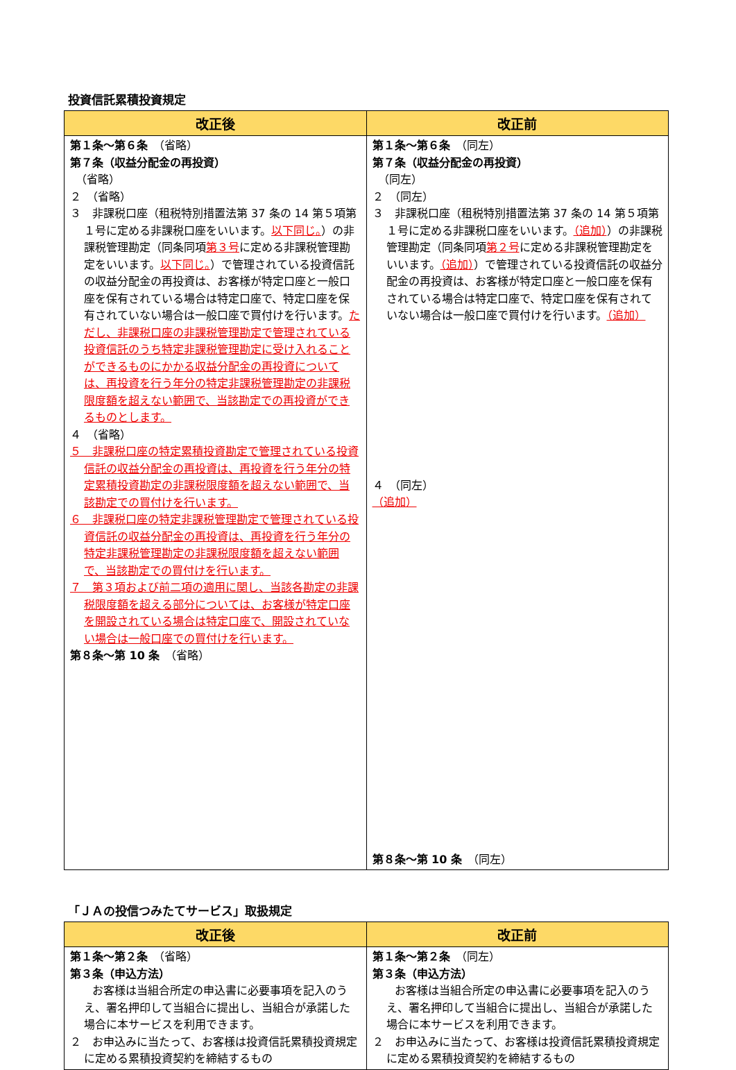投資信託累積投資規定
| 改正後 | 改正前 |
| --- | --- |
| 第１条～第６条 （省略） 第７条（収益分配金の再投資） （省略） ２ （省略） ３ 非課税口座（租税特別措置法第 37 条の 14 第５項第１号に定める非課税口座をいいます。 以下同じ。 ）の非課税管理勘定（同条同項 第３号 に定める非課税管理勘定をいいます。 以下同じ。 ）で管理されている投資信託の収益分配金の再投資は、お客様が特定口座と一般口座を保有されている場合は特定口座で、特定口座を保有されていない場合は一般口座で買付けを行います。 ただし、非課税口座の非課税管理勘定で管理されている投資信託のうち特定非課税管理勘定に受け入れることができるものにかかる収益分配金の再投資については、再投資を行う年分の特定非課税管理勘定の非課税限度額を超えない範囲で、当該勘定での再投資ができるものとします。 ４ （省略） ５ 非課税口座の特定累積投資勘定で管理されている投資信託の収益分配金の再投資は、再投資を行う年分の特定累積投資勘定の非課税限度額を超えない範囲で、当該勘定での買付けを行います。 ６ 非課税口座の特定非課税管理勘定で管理されている投資信託の収益分配金の再投資は、再投資を行う年分の特定非課税管理勘定の非課税限度額を超えない範囲で、当該勘定での買付けを行います。 ７ 第３項および前二項の適用に関し、当該各勘定の非課税限度額を超える部分については、お客様が特定口座を開設されている場合は特定口座で、開設されていない場合は一般口座での買付けを行います。 第８条～第 10 条 （省略） | 第１条～第６条 （同左） 第７条（収益分配金の再投資） （同左） ２ （同左） ３ 非課税口座（租税特別措置法第 37 条の 14 第５項第１号に定める非課税口座をいいます。 （追加） ）の非課税管理勘定（同条同項 第２号 に定める非課税管理勘定をいいます。 （追加） ）で管理されている投資信託の収益分配金の再投資は、お客様が特定口座と一般口座を保有されている場合は特定口座で、特定口座を保有されていない場合は一般口座で買付けを行います。 （追加） ４ （同左） （追加） 第８条～第 10 条 （同左） |
「ＪＡの投信つみたてサービス」取扱規定
| 改正後 | 改正前 |
| --- | --- |
| 第１条～第２条 （省略） 第３条（申込方法） お客様は当組合所定の申込書に必要事項を記入のうえ、署名押印して当組合に提出し、当組合が承諾した場合に本サービスを利用できます。 ２ お申込みに当たって、お客様は投資信託累積投資規定に定める累積投資契約を締結するもの | 第１条～第２条 （同左） 第３条（申込方法） お客様は当組合所定の申込書に必要事項を記入のうえ、署名押印して当組合に提出し、当組合が承諾した場合に本サービスを利用できます。 ２ お申込みに当たって、お客様は投資信託累積投資規定に定める累積投資契約を締結するもの |